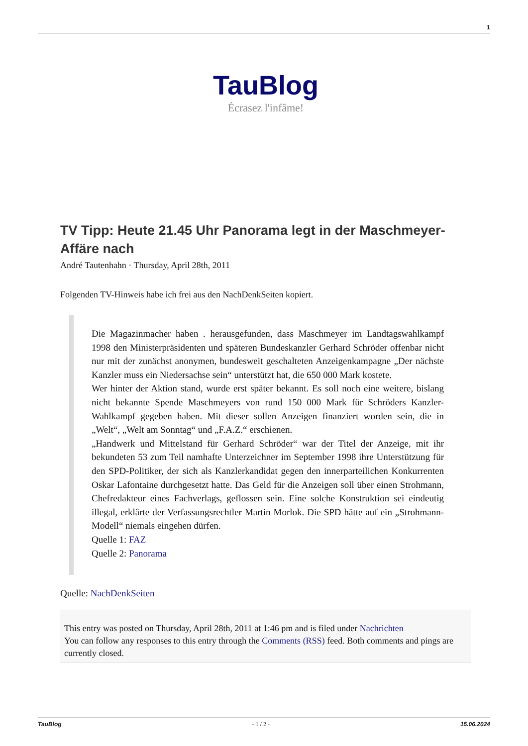1
TauBlog
Écrasez l'infâme!
TV Tipp: Heute 21.45 Uhr Panorama legt in der Maschmeyer-Affäre nach
André Tautenhahn · Thursday, April 28th, 2011
Folgenden TV-Hinweis habe ich frei aus den NachDenkSeiten kopiert.
Die Magazinmacher haben . herausgefunden, dass Maschmeyer im Landtagswahlkampf 1998 den Ministerpräsidenten und späteren Bundeskanzler Gerhard Schröder offenbar nicht nur mit der zunächst anonymen, bundesweit geschalteten Anzeigenkampagne „Der nächste Kanzler muss ein Niedersachse sein“ unterstützt hat, die 650 000 Mark kostete.
Wer hinter der Aktion stand, wurde erst später bekannt. Es soll noch eine weitere, bislang nicht bekannte Spende Maschmeyers von rund 150 000 Mark für Schröders Kanzler-Wahlkampf gegeben haben. Mit dieser sollen Anzeigen finanziert worden sein, die in „Welt“, „Welt am Sonntag“ und „F.A.Z.“ erschienen.
„Handwerk und Mittelstand für Gerhard Schröder“ war der Titel der Anzeige, mit ihr bekundeten 53 zum Teil namhafte Unterzeichner im September 1998 ihre Unterstützung für den SPD-Politiker, der sich als Kanzlerkandidat gegen den innerparteilichen Konkurrenten Oskar Lafontaine durchgesetzt hatte. Das Geld für die Anzeigen soll über einen Strohmann, Chefredakteur eines Fachverlags, geflossen sein. Eine solche Konstruktion sei eindeutig illegal, erklärte der Verfassungsrechtler Martin Morlok. Die SPD hätte auf ein „Strohmann-Modell“ niemals eingehen dürfen.
Quelle 1: FAZ
Quelle 2: Panorama
Quelle: NachDenkSeiten
This entry was posted on Thursday, April 28th, 2011 at 1:46 pm and is filed under Nachrichten
You can follow any responses to this entry through the Comments (RSS) feed. Both comments and pings are currently closed.
TauBlog - 1 / 2 - 15.06.2024